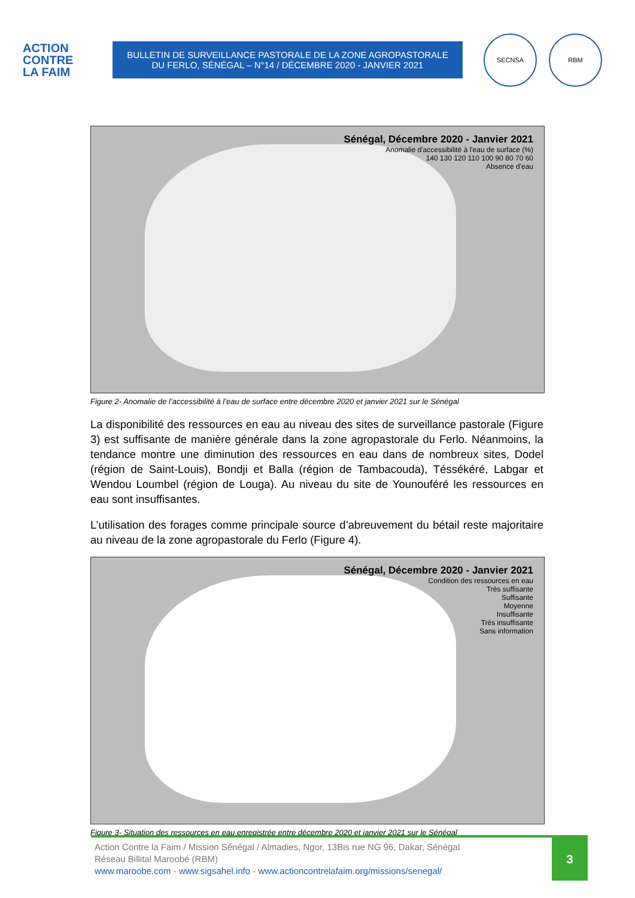ACTION
CONTRE
LA FAIM
BULLETIN DE SURVEILLANCE PASTORALE DE LA ZONE AGROPASTORALE
DU FERLO, SÉNÉGAL – N°14 / DÉCEMBRE 2020 - JANVIER 2021
SECNSA RBM
Sénégal, Décembre 2020 - Janvier 2021
Anomalie d'accessibilité à l'eau de surface (%)
140 130 120 110 100 90 80 70 60
Absence d'eau
Figure 2- Anomalie de l’accessibilité à l’eau de surface entre décembre 2020 et janvier 2021 sur le Sénégal
La disponibilité des ressources en eau au niveau des sites de surveillance pastorale (Figure 3) est suffisante de manière générale dans la zone agropastorale du Ferlo. Néanmoins, la tendance montre une diminution des ressources en eau dans de nombreux sites, Dodel (région de Saint-Louis), Bondji et Balla (région de Tambacouda), Téssékéré, Labgar et Wendou Loumbel (région de Louga). Au niveau du site de Younouféré les ressources en eau sont insuffisantes.
L’utilisation des forages comme principale source d’abreuvement du bétail reste majoritaire au niveau de la zone agropastorale du Ferlo (Figure 4).
Sénégal, Décembre 2020 - Janvier 2021
Condition des ressources en eau
Très suffisante
Suffisante
Moyenne
Insuffisante
Très insuffisante
Sans information
Figure 3- Situation des ressources en eau enregistrée entre décembre 2020 et janvier 2021 sur le Sénégal
Action Contre la Faim / Mission Sénégal / Almadies, Ngor, 13Bis rue NG 96, Dakar, Sénégal
Réseau Billital Maroobé (RBM)
www.maroobe.com - www.sigsahel.info - www.actioncontrelafaim.org/missions/senegal/
3